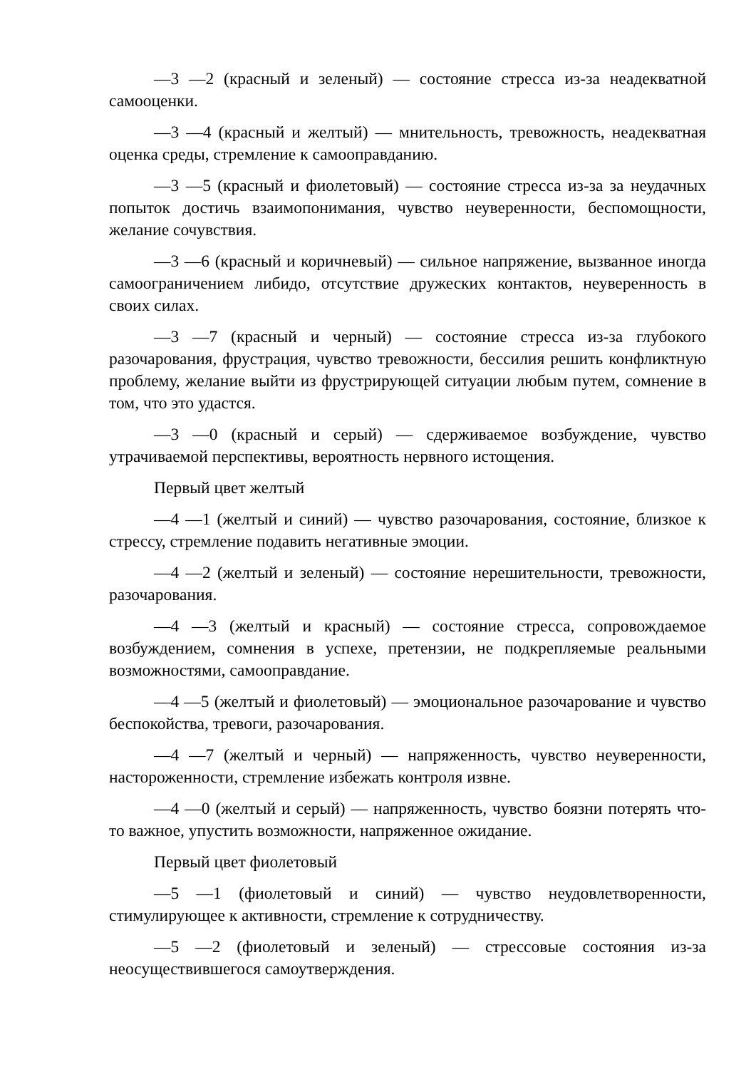—3 —2 (красный и зеленый) — состояние стресса из-за неадекватной самооценки.
—3 —4 (красный и желтый) — мнительность, тревожность, неадекватная оценка среды, стремление к самооправданию.
—3 —5 (красный и фиолетовый) — состояние стресса из-за за неудачных попыток достичь взаимопонимания, чувство неуверенности, беспомощности, желание сочувствия.
—3 —6 (красный и коричневый) — сильное напряжение, вызванное иногда самоограничением либидо, отсутствие дружеских контактов, неуверенность в своих силах.
—3 —7 (красный и черный) — состояние стресса из-за глубокого разочарования, фрустрация, чувство тревожности, бессилия решить конфликтную проблему, желание выйти из фрустрирующей ситуации любым путем, сомнение в том, что это удастся.
—3 —0 (красный и серый) — сдерживаемое возбуждение, чувство утрачиваемой перспективы, вероятность нервного истощения.
Первый цвет желтый
—4 —1 (желтый и синий) — чувство разочарования, состояние, близкое к стрессу, стремление подавить негативные эмоции.
—4 —2 (желтый и зеленый) — состояние нерешительности, тревожности, разочарования.
—4 —3 (желтый и красный) — состояние стресса, сопровождаемое возбуждением, сомнения в успехе, претензии, не подкрепляемые реальными возможностями, самооправдание.
—4 —5 (желтый и фиолетовый) — эмоциональное разочарование и чувство беспокойства, тревоги, разочарования.
—4 —7 (желтый и черный) — напряженность, чувство неуверенности, настороженности, стремление избежать контроля извне.
—4 —0 (желтый и серый) — напряженность, чувство боязни потерять что-то важное, упустить возможности, напряженное ожидание.
Первый цвет фиолетовый
—5 —1 (фиолетовый и синий) — чувство неудовлетворенности, стимулирующее к активности, стремление к сотрудничеству.
—5 —2 (фиолетовый и зеленый) — стрессовые состояния из-за неосуществившегося самоутверждения.